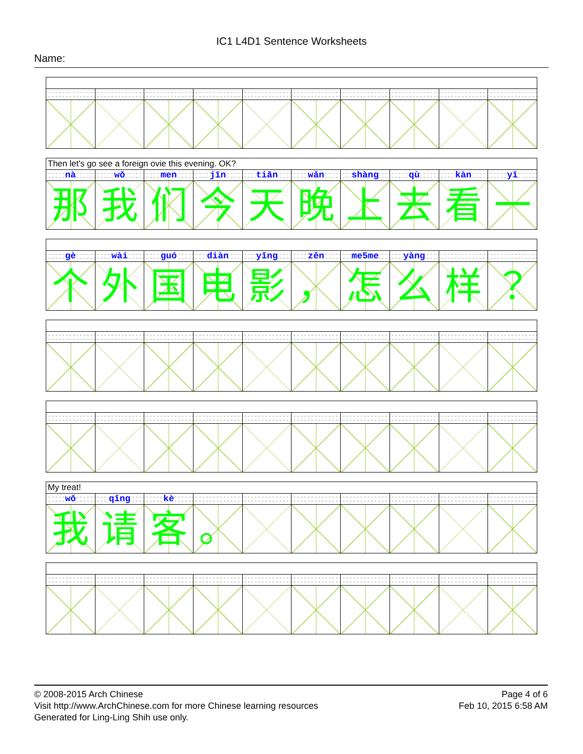IC1 L4D1 Sentence Worksheets
Name:
Then let's go see a foreign ovie this evening. OK?
| nà | wǒ | men | jīn | tiān | wǎn | shàng | qù | kàn | yī |
| 那 | 我 | 们 | 今 | 天 | 晚 | 上 | 去 | 看 | 一 |
| gè | wài | guó | diàn | yǐng | zěn | me5me | yàng | | |
| 个 | 外 | 国 | 电 | 影 | ， | 怎 | 么 | 样 | ？ |
My treat!
| wǒ | qǐng | kè | | | | | | | |
| 我 | 请 | 客 | 。 | | | | | | |
© 2008-2015 Arch Chinese
Visit http://www.ArchChinese.com for more Chinese learning resources
Generated for Ling-Ling Shih use only.
Page 4 of 6
Feb 10, 2015 6:58 AM